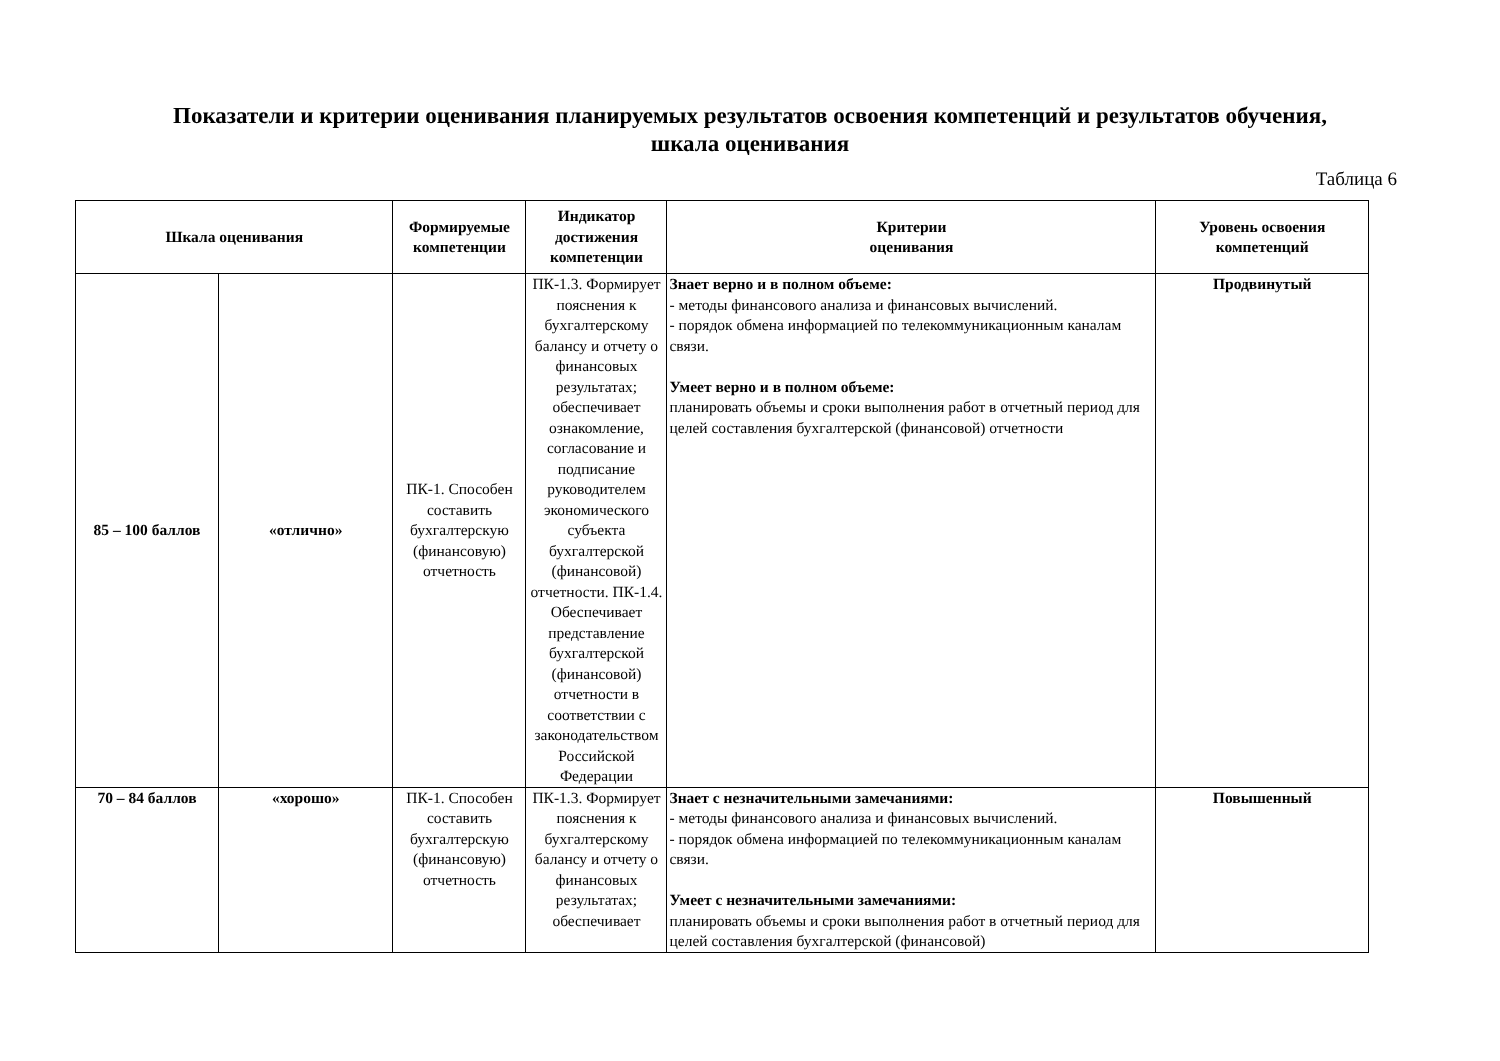Показатели и критерии оценивания планируемых результатов освоения компетенций и результатов обучения,
шкала оценивания
Таблица 6
| Шкала оценивания | | Формируемые компетенции | Индикатор достижения компетенции | Критерии оценивания | Уровень освоения компетенций |
| --- | --- | --- | --- | --- | --- |
| 85 – 100 баллов | «отлично» | ПК-1. Способен составить бухгалтерскую (финансовую) отчетность | ПК-1.3. Формирует пояснения к бухгалтерскому балансу и отчету о финансовых результатах; обеспечивает ознакомление, согласование и подписание руководителем экономического субъекта бухгалтерской (финансовой) отчетности. ПК-1.4. Обеспечивает представление бухгалтерской (финансовой) отчетности в соответствии с законодательством Российской Федерации | Знает верно и в полном объеме: - методы финансового анализа и финансовых вычислений. - порядок обмена информацией по телекоммуникационным каналам связи. Умеет верно и в полном объеме: планировать объемы и сроки выполнения работ в отчетный период для целей составления бухгалтерской (финансовой) отчетности | Продвинутый |
| 70 – 84 баллов | «хорошо» | ПК-1. Способен составить бухгалтерскую (финансовую) отчетность | ПК-1.3. Формирует пояснения к бухгалтерскому балансу и отчету о финансовых результатах; обеспечивает | Знает с незначительными замечаниями: - методы финансового анализа и финансовых вычислений. - порядок обмена информацией по телекоммуникационным каналам связи. Умеет с незначительными замечаниями: планировать объемы и сроки выполнения работ в отчетный период для целей составления бухгалтерской (финансовой) | Повышенный |